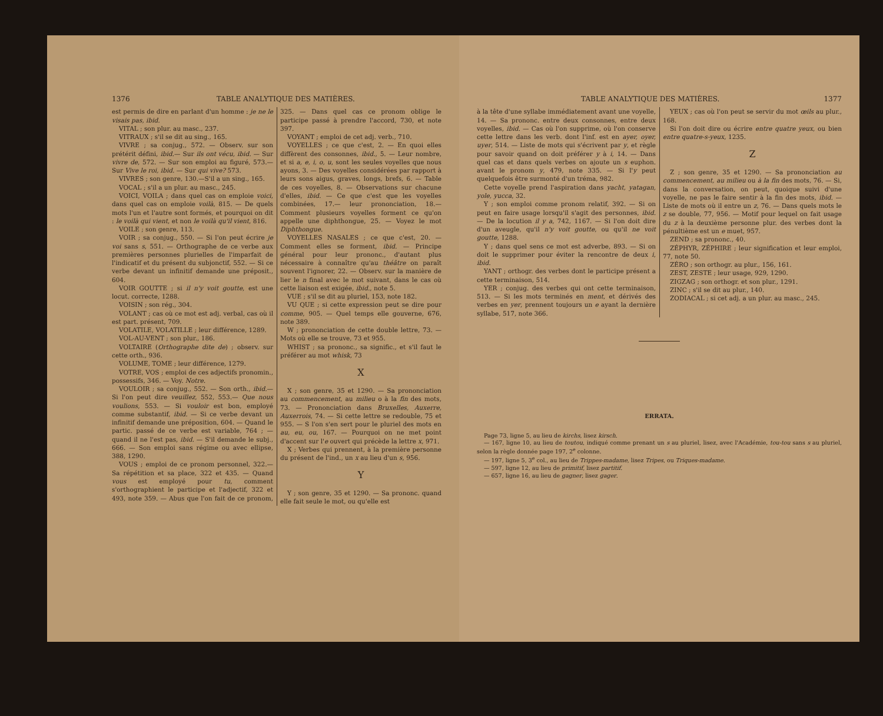1376 TABLE ANALYTIQUE DES MATIÈRES.
est permis de dire en parlant d'un homme : je ne le visais pas, ibid.
VITAL ; son plur. au masc., 237.
VITRAUX ; s'il se dit au sing., 165.
VIVRE ; sa conjug., 572. — Observ. sur son prétérit défini, ibid.— Sur ils ont vécu, ibid. — Sur vivre de, 572. — Sur son emploi au figuré, 573.— Sur Vive le roi, ibid. — Sur qui vive? 573.
VIVRES ; son genre, 130.—S'il a un sing., 165.
VOCAL ; s'il a un plur. au masc., 245.
VOICI, VOILA ; dans quel cas on emploie voici, dans quel cas on emploie voilà, 815. — De quels mots l'un et l'autre sont formés, et pourquoi on dit : le voilà qui vient, et non le voilà qu'il vient, 816.
VOILE ; son genre, 113.
VOIR ; sa conjug., 550. — Si l'on peut écrire je voi sans s, 551. — Orthographe de ce verbe aux premières personnes plurielles de l'imparfait de l'indicatif et du présent du subjonctif, 552. — Si ce verbe devant un infinitif demande une préposit., 604.
VOIR GOUTTE ; si il n'y voit goutte, est une locut. correcte, 1288.
VOISIN ; son rég., 304.
VOLANT ; cas où ce mot est adj. verbal, cas où il est part. présent, 709.
VOLATILE, VOLATILLE ; leur différence, 1289.
VOL-AU-VENT ; son plur., 186.
VOLTAIRE (Orthographe dite de) ; observ. sur cette orth., 936.
VOLUME, TOME ; leur différence, 1279.
VOTRE, VOS ; emploi de ces adjectifs pronomin., possessifs, 346. — Voy. Notre.
VOULOIR ; sa conjug., 552. — Son orth., ibid.—Si l'on peut dire veuillez, 552, 553.— Que nous voulions, 553. — Si vouloir est bon, employé comme substantif, ibid. — Si ce verbe devant un infinitif demande une préposition, 604. — Quand le partic. passé de ce verbe est variable, 764 ; — quand il ne l'est pas, ibid. — S'il demande le subj., 666. — Son emploi sans régime ou avec ellipse, 388, 1290.
VOUS ; emploi de ce pronom personnel, 322.— Sa répétition et sa place, 322 et 435. — Quand vous est employé pour tu, comment s'orthographient le participe et l'adjectif, 322 et 493, note 359. — Abus que l'on fait de ce pronom, 325. — Dans quel cas ce pronom oblige le participe passé à prendre l'accord, 730, et note 397.
VOYANT ; emploi de cet adj. verb., 710.
VOYELLES ; ce que c'est, 2. — En quoi elles diffèrent des consonnes, ibid., 5. — Leur nombre, et si a, e, i, o, u, sont les seules voyelles que nous ayons, 3. — Des voyelles considérées par rapport à leurs sons aigus, graves, longs, brefs, 6. — Table de ces voyelles, 8. — Observations sur chacune d'elles, ibid. — Ce que c'est que les voyelles combinées, 17.— leur prononciation, 18.— Comment plusieurs voyelles forment ce qu'on appelle une diphthongue, 25. — Voyez le mot Diphthongue.
VOYELLES NASALES ; ce que c'est, 20. — Comment elles se forment, ibid. — Principe général pour leur prononc., d'autant plus nécessaire à connaître qu'au théâtre on paraît souvent l'ignorer, 22. — Observ. sur la manière de lier le n final avec le mot suivant, dans le cas où cette liaison est exigée, ibid., note 5.
VUE ; s'il se dit au pluriel, 153, note 182.
VU QUE ; si cette expression peut se dire pour comme, 905. — Quel temps elle gouverne, 676, note 389.
W ; prononciation de cette double lettre, 73. — Mots où elle se trouve, 73 et 955.
WHIST ; sa prononc., sa signific., et s'il faut le préférer au mot whisk, 73
X
X ; son genre, 35 et 1290. — Sa prononciation au commencement, au milieu o à la fin des mots, 73. — Prononciation dans Bruxelles, Auxerre, Auxerrois, 74. — Si cette lettre se redouble, 75 et 955. — S l'on s'en sert pour le pluriel des mots en au, eu, ou, 167. — Pourquoi on ne met point d'accent sur l'e ouvert qui précède la lettre x, 971.
X ; Verbes qui prennent, à la première personne du présent de l'ind., un x au lieu d'un s, 956.
Y
Y ; son genre, 35 et 1290. — Sa prononc. quand elle fait seule le mot, ou qu'elle est
TABLE ANALYTIQUE DES MATIÈRES. 1377
à la tête d'une syllabe immédiatement avant une voyelle, 14. — Sa prononc. entre deux consonnes, entre deux voyelles, ibid. — Cas où l'on supprime, où l'on conserve cette lettre dans les verb. dont l'inf. est en ayer, oyer, uyer, 514. — Liste de mots qui s'écrivent par y, et règle pour savoir quand on doit préférer y à i, 14. — Dans quel cas et dans quels verbes on ajoute un s euphon. avant le pronom y, 479, note 335. — Si l'y peut quelquefois être surmonté d'un tréma, 982.
Cette voyelle prend l'aspiration dans yacht, yatagan, yole, yucca, 32.
Y ; son emploi comme pronom relatif, 392. — Si on peut en faire usage lorsqu'il s'agit des personnes, ibid. — De la locution il y a, 742, 1167. — Si l'on doit dire d'un aveugle, qu'il n'y voit goutte, ou qu'il ne voit goutte, 1288.
Y ; dans quel sens ce mot est adverbe, 893. — Si on doit le supprimer pour éviter la rencontre de deux i, ibid.
YANT ; orthogr. des verbes dont le participe présent a cette terminaison, 514.
YER ; conjug. des verbes qui ont cette terminaison, 513. — Si les mots terminés en ment, et dérivés des verbes en yer, prennent toujours un e ayant la dernière syllabe, 517, note 366.
YEUX ; cas où l'on peut se servir du mot œils au plur., 168.
Si l'on doit dire ou écrire entre quatre yeux, ou bien entre quatre-s-yeux, 1235.
Z
Z ; son genre, 35 et 1290. — Sa prononciation au commencement, au milieu ou à la fin des mots, 76. — Si, dans la conversation, on peut, quoique suivi d'une voyelle, ne pas le faire sentir à la fin des mots, ibid. — Liste de mots où il entre un z, 76. — Dans quels mots le z se double, 77, 956. — Motif pour lequel on fait usage du z à la deuxième personne plur. des verbes dont la pénultième est un e muet, 957.
ZEND ; sa prononc., 40.
ZÉPHYR, ZÉPHIRE ; leur signification et leur emploi, 77, note 50.
ZÉRO ; son orthogr. au plur., 156, 161.
ZEST, ZESTE ; leur usage, 929, 1290.
ZIGZAG ; son orthogr. et son plur., 1291.
ZINC ; s'il se dit au plur., 140.
ZODIACAL ; si cet adj. a un plur. au masc., 245.
ERRATA.
Page 73, ligne 5, au lieu de kirchs, lisez kirsch.
— 167, ligne 10, au lieu de toutou, indiqué comme prenant un s au pluriel, lisez, avec l'Académie, tou-tou sans s au pluriel, selon la règle donnée page 197, 2<sup>e</sup> colonne.
— 197, ligne 5, 3<sup>e</sup> col., au lieu de Trippes-madame, lisez Tripes, ou Triques-madame.
— 597, ligne 12, au lieu de primitif, lisez partitif.
— 657, ligne 16, au lieu de gagner, lisez gager.